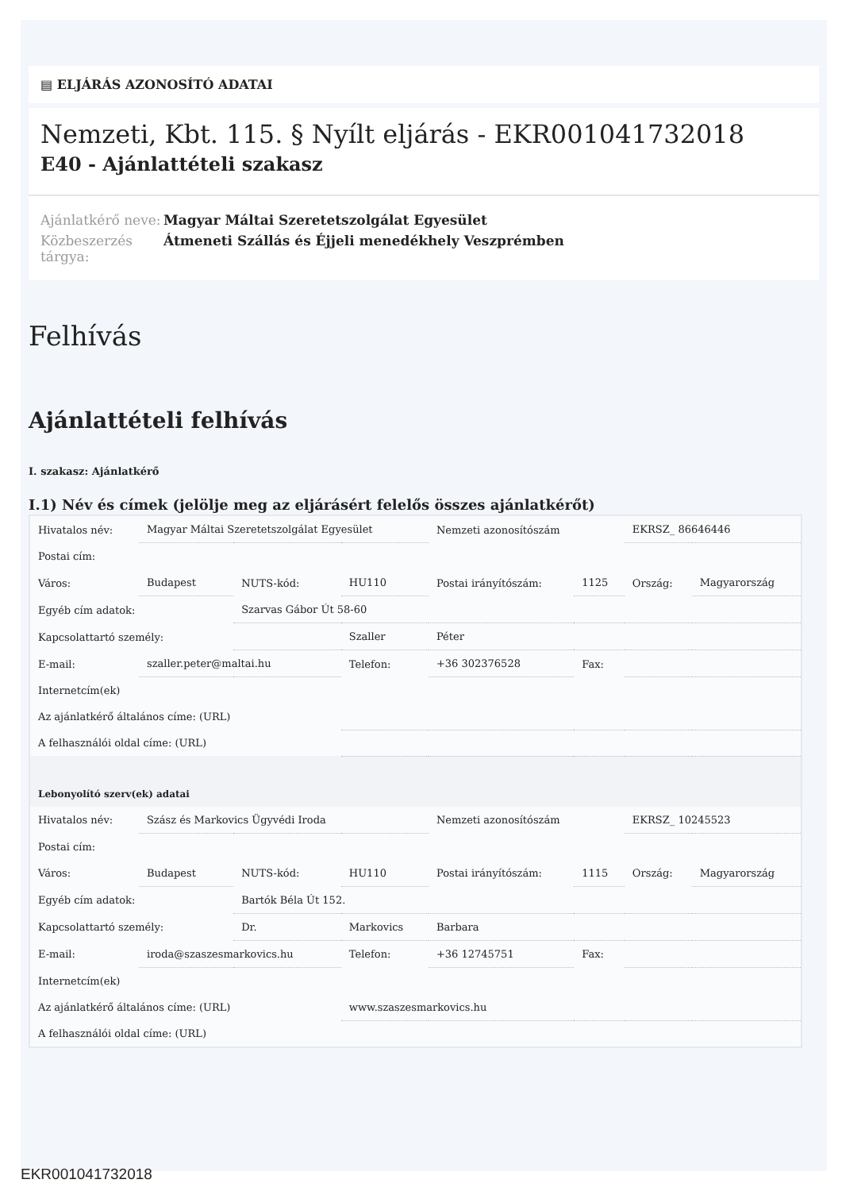▤ ELJÁRÁS AZONOSÍTÓ ADATAI
Nemzeti, Kbt. 115. § Nyílt eljárás - EKR001041732018
E40 - Ajánlattételi szakasz
Ajánlatkérő neve:
Magyar Máltai Szeretetszolgálat Egyesület
Közbeszerzés tárgya:
Átmeneti Szállás és Éjjeli menedékhely Veszprémben
Felhívás
Ajánlattételi felhívás
I. szakasz: Ajánlatkérő
I.1) Név és címek (jelölje meg az eljárásért felelős összes ajánlatkérőt)
| Hivatalos név: | Magyar Máltai Szeretetszolgálat Egyesület | | | Nemzeti azonosítószám | | EKRSZ_ 86646446 | |
| Postai cím: | | | | | | | |
| Város: | Budapest | NUTS-kód: | HU110 | Postai irányítószám: | 1125 | Ország: | Magyarország |
| Egyéb cím adatok: | | Szarvas Gábor Út 58-60 | | | | | |
| Kapcsolattartó személy: | | | Szaller | Péter | | | |
| E-mail: | szaller.peter@maltai.hu | | Telefon: | +36 302376528 | Fax: | | |
| Internetcím(ek) | | | | | | | |
| Az ajánlatkérő általános címe: (URL) | | | | | | | |
| A felhasználói oldal címe: (URL) | | | | | | | |
| Lebonyolító szerv(ek) adatai | | | | | | | |
| Hivatalos név: | Szász és Markovics Ügyvédi Iroda | | | Nemzeti azonosítószám | | EKRSZ_ 10245523 | |
| Postai cím: | | | | | | | |
| Város: | Budapest | NUTS-kód: | HU110 | Postai irányítószám: | 1115 | Ország: | Magyarország |
| Egyéb cím adatok: | | Bartók Béla Út 152. | | | | | |
| Kapcsolattartó személy: | | Dr. | Markovics | Barbara | | | |
| E-mail: | iroda@szaszesmarkovics.hu | | Telefon: | +36 12745751 | Fax: | | |
| Internetcím(ek) | | | | | | | |
| Az ajánlatkérő általános címe: (URL) | | | www.szaszesmarkovics.hu | | | | |
| A felhasználói oldal címe: (URL) | | | | | | | |
EKR001041732018